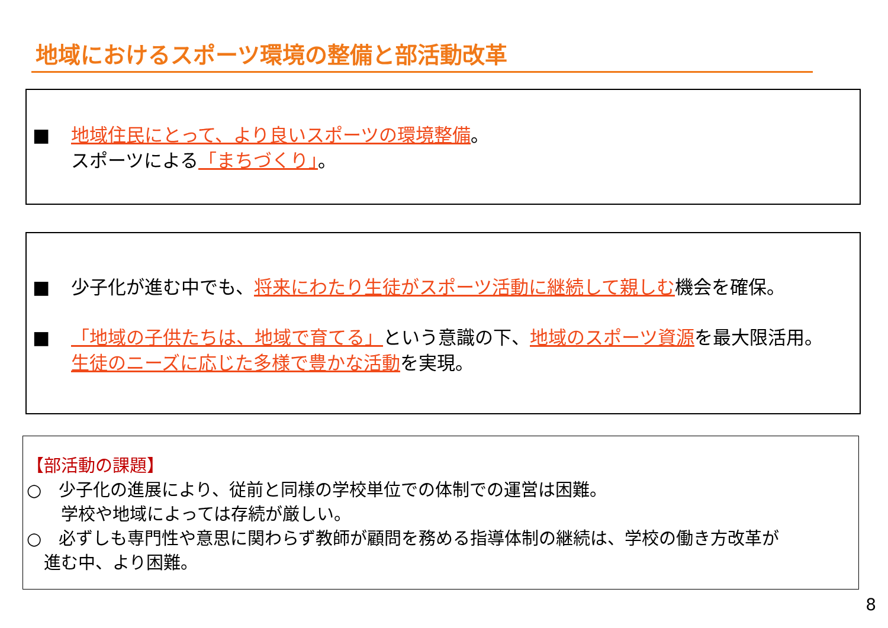地域におけるスポーツ環境の整備と部活動改革
■ 地域住民にとって、より良いスポーツの環境整備。
スポーツによる「まちづくり」。
■ 少子化が進む中でも、将来にわたり生徒がスポーツ活動に継続して親しむ機会を確保。
■ 「地域の子供たちは、地域で育てる」という意識の下、地域のスポーツ資源を最大限活用。
生徒のニーズに応じた多様で豊かな活動を実現。
【部活動の課題】
○　少子化の進展により、従前と同様の学校単位での体制での運営は困難。
　　学校や地域によっては存続が厳しい。
○　必ずしも専門性や意思に関わらず教師が顧問を務める指導体制の継続は、学校の働き方改革が
　進む中、より困難。
8